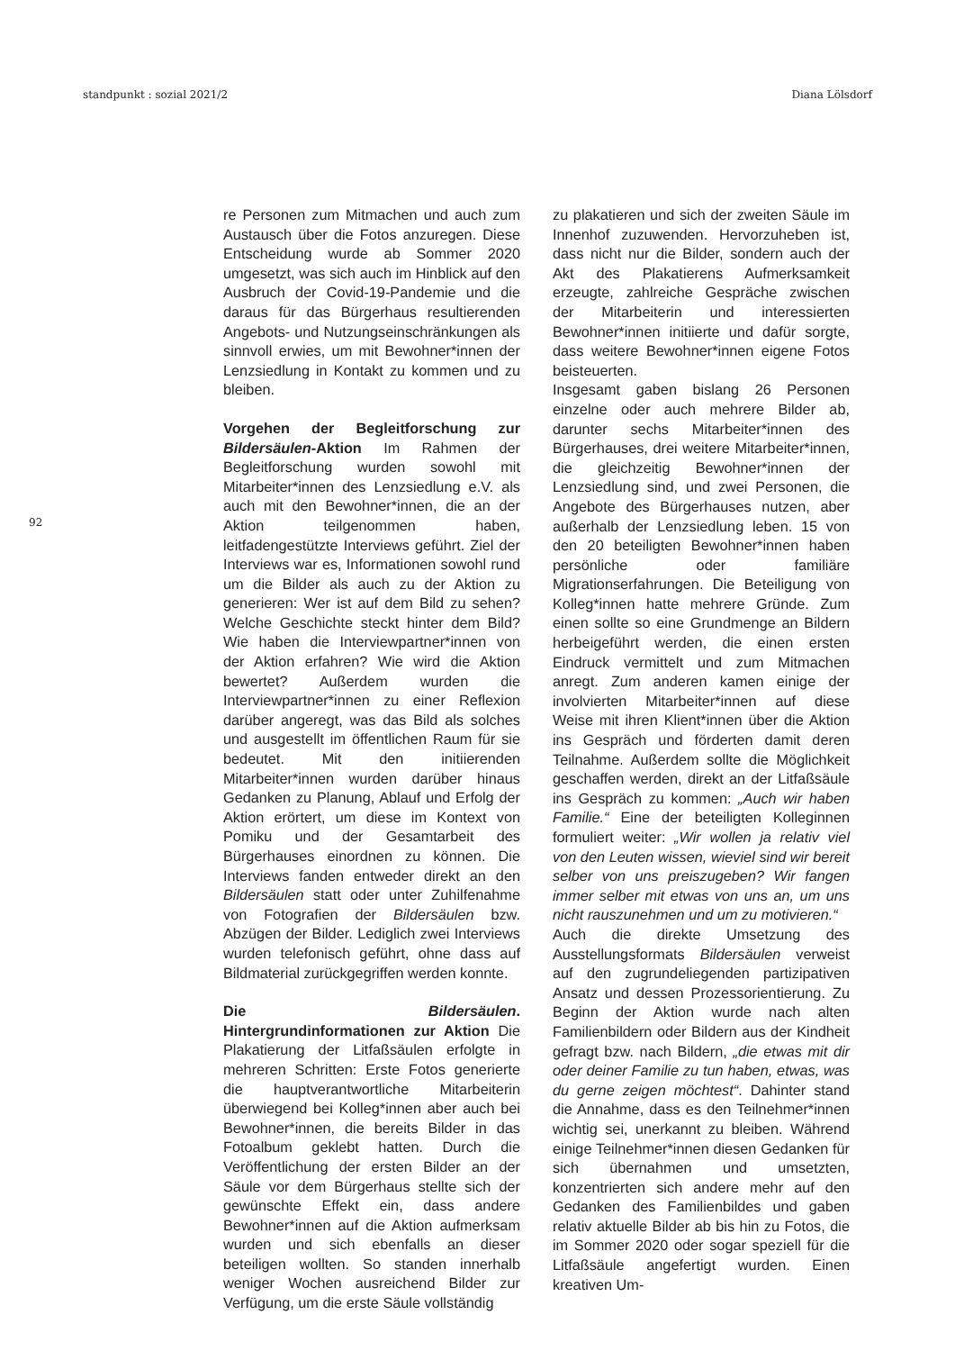standpunkt : sozial 2021/2 Diana Lölsdorf
92
re Personen zum Mitmachen und auch zum Austausch über die Fotos anzuregen. Diese Entscheidung wurde ab Sommer 2020 umgesetzt, was sich auch im Hinblick auf den Ausbruch der Covid-19-Pandemie und die daraus für das Bürgerhaus resultierenden Angebots- und Nutzungseinschränkungen als sinnvoll erwies, um mit Bewohner*innen der Lenzsiedlung in Kontakt zu kommen und zu bleiben.
Vorgehen der Begleitforschung zur Bildersäulen-Aktion Im Rahmen der Begleitforschung wurden sowohl mit Mitarbeiter*innen des Lenzsiedlung e.V. als auch mit den Bewohner*innen, die an der Aktion teilgenommen haben, leitfadengestützte Interviews geführt. Ziel der Interviews war es, Informationen sowohl rund um die Bilder als auch zu der Aktion zu generieren: Wer ist auf dem Bild zu sehen? Welche Geschichte steckt hinter dem Bild? Wie haben die Interviewpartner*innen von der Aktion erfahren? Wie wird die Aktion bewertet? Außerdem wurden die Interviewpartner*innen zu einer Reflexion darüber angeregt, was das Bild als solches und ausgestellt im öffentlichen Raum für sie bedeutet. Mit den initiierenden Mitarbeiter*innen wurden darüber hinaus Gedanken zu Planung, Ablauf und Erfolg der Aktion erörtert, um diese im Kontext von Pomiku und der Gesamtarbeit des Bürgerhauses einordnen zu können. Die Interviews fanden entweder direkt an den Bildersäulen statt oder unter Zuhilfenahme von Fotografien der Bildersäulen bzw. Abzügen der Bilder. Lediglich zwei Interviews wurden telefonisch geführt, ohne dass auf Bildmaterial zurückgegriffen werden konnte.
Die Bildersäulen. Hintergrundinformationen zur Aktion Die Plakatierung der Litfaßsäulen erfolgte in mehreren Schritten: Erste Fotos generierte die hauptverantwortliche Mitarbeiterin überwiegend bei Kolleg*innen aber auch bei Bewohner*innen, die bereits Bilder in das Fotoalbum geklebt hatten. Durch die Veröffentlichung der ersten Bilder an der Säule vor dem Bürgerhaus stellte sich der gewünschte Effekt ein, dass andere Bewohner*innen auf die Aktion aufmerksam wurden und sich ebenfalls an dieser beteiligen wollten. So standen innerhalb weniger Wochen ausreichend Bilder zur Verfügung, um die erste Säule vollständig
zu plakatieren und sich der zweiten Säule im Innenhof zuzuwenden. Hervorzuheben ist, dass nicht nur die Bilder, sondern auch der Akt des Plakatierens Aufmerksamkeit erzeugte, zahlreiche Gespräche zwischen der Mitarbeiterin und interessierten Bewohner*innen initiierte und dafür sorgte, dass weitere Bewohner*innen eigene Fotos beisteuerten.
Insgesamt gaben bislang 26 Personen einzelne oder auch mehrere Bilder ab, darunter sechs Mitarbeiter*innen des Bürgerhauses, drei weitere Mitarbeiter*innen, die gleichzeitig Bewohner*innen der Lenzsiedlung sind, und zwei Personen, die Angebote des Bürgerhauses nutzen, aber außerhalb der Lenzsiedlung leben. 15 von den 20 beteiligten Bewohner*innen haben persönliche oder familiäre Migrationserfahrungen. Die Beteiligung von Kolleg*innen hatte mehrere Gründe. Zum einen sollte so eine Grundmenge an Bildern herbeigeführt werden, die einen ersten Eindruck vermittelt und zum Mitmachen anregt. Zum anderen kamen einige der involvierten Mitarbeiter*innen auf diese Weise mit ihren Klient*innen über die Aktion ins Gespräch und förderten damit deren Teilnahme. Außerdem sollte die Möglichkeit geschaffen werden, direkt an der Litfaßsäule ins Gespräch zu kommen: „Auch wir haben Familie.“ Eine der beteiligten Kolleginnen formuliert weiter: „Wir wollen ja relativ viel von den Leuten wissen, wieviel sind wir bereit selber von uns preiszugeben? Wir fangen immer selber mit etwas von uns an, um uns nicht rauszunehmen und um zu motivieren.“
Auch die direkte Umsetzung des Ausstellungsformats Bildersäulen verweist auf den zugrundeliegenden partizipativen Ansatz und dessen Prozessorientierung. Zu Beginn der Aktion wurde nach alten Familienbildern oder Bildern aus der Kindheit gefragt bzw. nach Bildern, „die etwas mit dir oder deiner Familie zu tun haben, etwas, was du gerne zeigen möchtest“. Dahinter stand die Annahme, dass es den Teilnehmer*innen wichtig sei, unerkannt zu bleiben. Während einige Teilnehmer*innen diesen Gedanken für sich übernahmen und umsetzten, konzentrierten sich andere mehr auf den Gedanken des Familienbildes und gaben relativ aktuelle Bilder ab bis hin zu Fotos, die im Sommer 2020 oder sogar speziell für die Litfaßsäule angefertigt wurden. Einen kreativen Um-